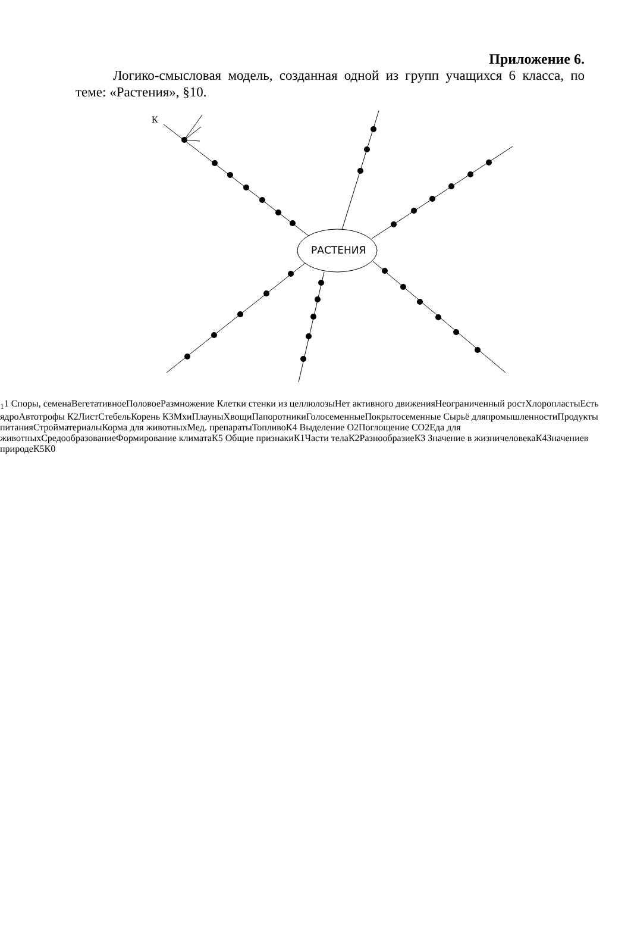Приложение 6.
Логико-смысловая модель, созданная одной из групп учащихся 6 класса, по теме: «Растения», §10.
РАСТЕНИЯ
К11
Споры, семена
Вегетативное
Половое
Размножение
Клетки стенки из целлюлозы
Нет активного движения
Неограниченный рост
Хлоропласты
Есть ядро
Автотрофы
К2
Лист
Стебель
Корень
К3
Мхи
Плауны
Хвощи
Папоротники
Голосеменные
Покрытосеменные
Сырьё для
промышленности
Продукты питания
Стройматериалы
Корма для животных
Мед. препараты
Топливо
К4
Выделение O2
Поглощение CO2
Еда для животных
Средообразование
Формирование климата
К5
Общие признаки
К1
Части тела
К2
Разнообразие
К3
Значение в жизни
человека
К4
Значение
в природе
К5
К0